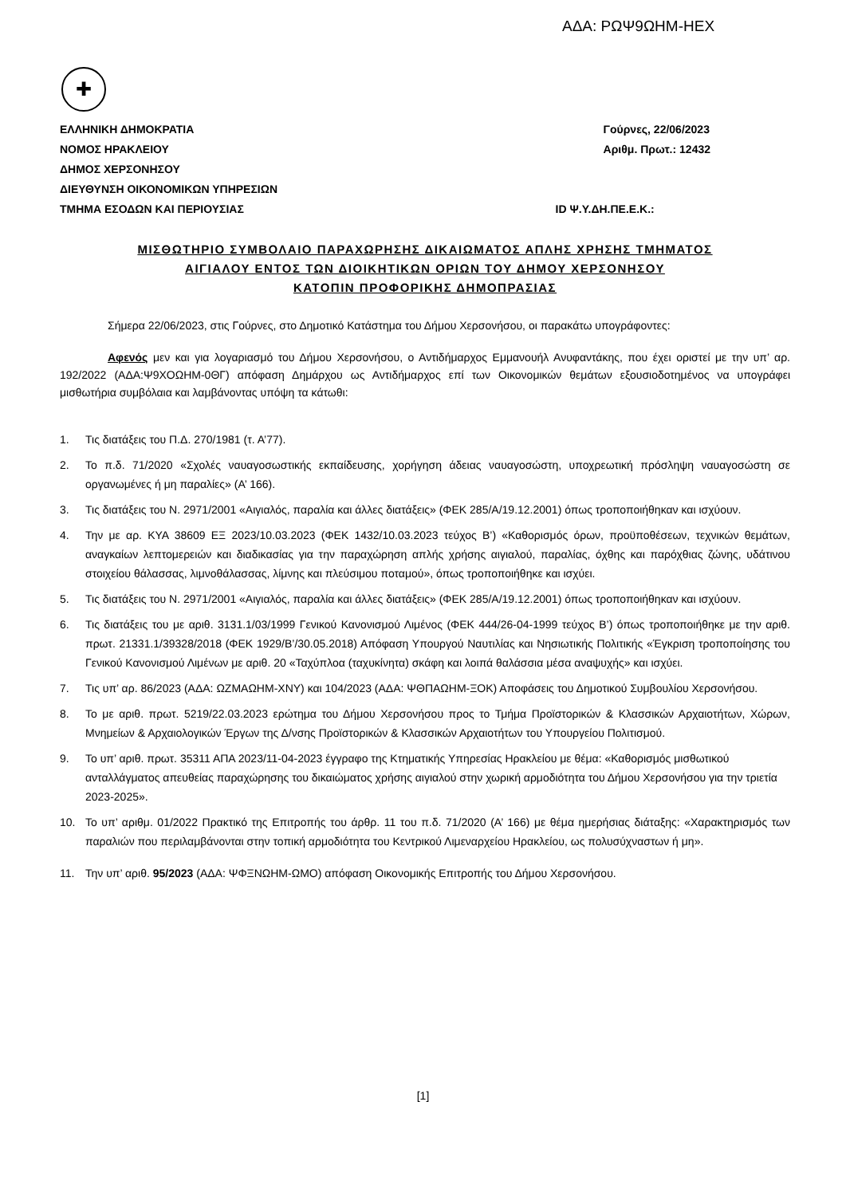ΑΔΑ: ΡΩΨ9ΩΗΜ-ΗΕΧ
✚
ΕΛΛΗΝΙΚΗ ΔΗΜΟΚΡΑΤΙΑ
ΝΟΜΟΣ ΗΡΑΚΛΕΙΟΥ
ΔΗΜΟΣ ΧΕΡΣΟΝΗΣΟΥ
ΔΙΕΥΘΥΝΣΗ ΟΙΚΟΝΟΜΙΚΩΝ ΥΠΗΡΕΣΙΩΝ
ΤΜΗΜΑ ΕΣΟΔΩΝ ΚΑΙ ΠΕΡΙΟΥΣΙΑΣ
Γούρνες, 22/06/2023
Αριθμ. Πρωτ.: 12432
ID Ψ.Υ.ΔΗ.ΠΕ.Ε.Κ.:
ΜΙΣΘΩΤΗΡΙΟ ΣΥΜΒΟΛΑΙΟ ΠΑΡΑΧΩΡΗΣΗΣ ΔΙΚΑΙΩΜΑΤΟΣ ΑΠΛΗΣ ΧΡΗΣΗΣ ΤΜΗΜΑΤΟΣ
ΑΙΓΙΑΛΟΥ ΕΝΤΟΣ ΤΩΝ ΔΙΟΙΚΗΤΙΚΩΝ ΟΡΙΩΝ ΤΟΥ ΔΗΜΟΥ ΧΕΡΣΟΝΗΣΟΥ
ΚΑΤΟΠΙΝ ΠΡΟΦΟΡΙΚΗΣ ΔΗΜΟΠΡΑΣΙΑΣ
Σήμερα 22/06/2023, στις Γούρνες, στο Δημοτικό Κατάστημα του Δήμου Χερσονήσου, οι παρακάτω υπογράφοντες:
Αφενός μεν και για λογαριασμό του Δήμου Χερσονήσου, ο Αντιδήμαρχος Εμμανουήλ Ανυφαντάκης, που έχει οριστεί με την υπ’ αρ. 192/2022 (ΑΔΑ:Ψ9ΧΟΩΗΜ-0ΘΓ) απόφαση Δημάρχου ως Αντιδήμαρχος επί των Οικονομικών θεμάτων εξουσιοδοτημένος να υπογράφει μισθωτήρια συμβόλαια και λαμβάνοντας υπόψη τα κάτωθι:
1. Τις διατάξεις του Π.Δ. 270/1981 (τ. Α’77).
2. Το π.δ. 71/2020 «Σχολές ναυαγοσωστικής εκπαίδευσης, χορήγηση άδειας ναυαγοσώστη, υποχρεωτική πρόσληψη ναυαγοσώστη σε οργανωμένες ή μη παραλίες» (Α’ 166).
3. Τις διατάξεις του Ν. 2971/2001 «Αιγιαλός, παραλία και άλλες διατάξεις» (ΦΕΚ 285/Α/19.12.2001) όπως τροποποιήθηκαν και ισχύουν.
4. Την με αρ. ΚΥΑ 38609 ΕΞ 2023/10.03.2023 (ΦΕΚ 1432/10.03.2023 τεύχος Β’) «Καθορισμός όρων, προϋποθέσεων, τεχνικών θεμάτων, αναγκαίων λεπτομερειών και διαδικασίας για την παραχώρηση απλής χρήσης αιγιαλού, παραλίας, όχθης και παρόχθιας ζώνης, υδάτινου στοιχείου θάλασσας, λιμνοθάλασσας, λίμνης και πλεύσιμου ποταμού», όπως τροποποιήθηκε και ισχύει.
5. Τις διατάξεις του Ν. 2971/2001 «Αιγιαλός, παραλία και άλλες διατάξεις» (ΦΕΚ 285/Α/19.12.2001) όπως τροποποιήθηκαν και ισχύουν.
6. Τις διατάξεις του με αριθ. 3131.1/03/1999 Γενικού Κανονισμού Λιμένος (ΦΕΚ 444/26-04-1999 τεύχος Β’) όπως τροποποιήθηκε με την αριθ. πρωτ. 21331.1/39328/2018 (ΦΕΚ 1929/Β’/30.05.2018) Απόφαση Υπουργού Ναυτιλίας και Νησιωτικής Πολιτικής «Έγκριση τροποποίησης του Γενικού Κανονισμού Λιμένων με αριθ. 20 «Ταχύπλοα (ταχυκίνητα) σκάφη και λοιπά θαλάσσια μέσα αναψυχής» και ισχύει.
7. Τις υπ’ αρ. 86/2023 (ΑΔΑ: ΩΖΜΑΩΗΜ-ΧΝΥ) και 104/2023 (ΑΔΑ: ΨΘΠΑΩΗΜ-ΞΟΚ) Αποφάσεις του Δημοτικού Συμβουλίου Χερσονήσου.
8. Το με αριθ. πρωτ. 5219/22.03.2023 ερώτημα του Δήμου Χερσονήσου προς το Τμήμα Προϊστορικών & Κλασσικών Αρχαιοτήτων, Χώρων, Μνημείων & Αρχαιολογικών Έργων της Δ/νσης Προϊστορικών & Κλασσικών Αρχαιοτήτων του Υπουργείου Πολιτισμού.
9. Το υπ’ αριθ. πρωτ. 35311 ΑΠΑ 2023/11-04-2023 έγγραφο της Κτηματικής Υπηρεσίας Ηρακλείου με θέμα: «Καθορισμός μισθωτικού ανταλλάγματος απευθείας παραχώρησης του δικαιώματος χρήσης αιγιαλού στην χωρική αρμοδιότητα του Δήμου Χερσονήσου για την τριετία 2023-2025».
10. Το υπ’ αριθμ. 01/2022 Πρακτικό της Επιτροπής του άρθρ. 11 του π.δ. 71/2020 (Α’ 166) με θέμα ημερήσιας διάταξης: «Χαρακτηρισμός των παραλιών που περιλαμβάνονται στην τοπική αρμοδιότητα του Κεντρικού Λιμεναρχείου Ηρακλείου, ως πολυσύχναστων ή μη».
11. Την υπ’ αριθ. 95/2023 (ΑΔΑ: ΨΦΞΝΩΗΜ-ΩΜΟ) απόφαση Οικονομικής Επιτροπής του Δήμου Χερσονήσου.
[1]